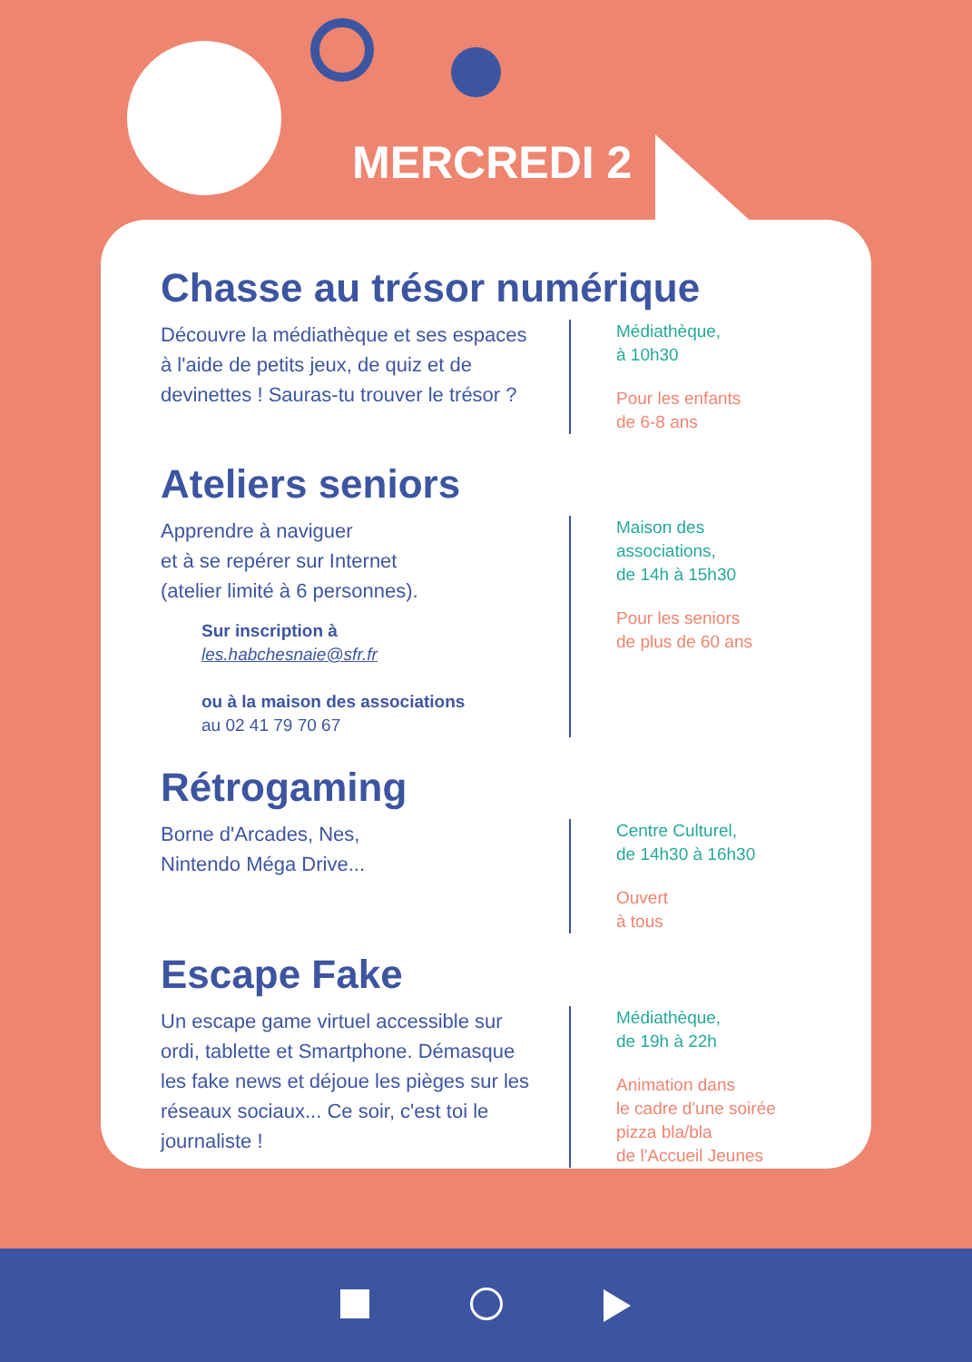MERCREDI 2
Chasse au trésor numérique
Découvre la médiathèque et ses espaces à l'aide de petits jeux, de quiz et de devinettes ! Sauras-tu trouver le trésor ?
Médiathèque,
à 10h30
Pour les enfants
de 6-8 ans
Ateliers seniors
Apprendre à naviguer
et à se repérer sur Internet
(atelier limité à 6 personnes).
Sur inscription à
les.habchesnaie@sfr.fr
ou à la maison des associations
au 02 41 79 70 67
Maison des
associations,
de 14h à 15h30
Pour les seniors
de plus de 60 ans
Rétrogaming
Borne d'Arcades, Nes,
Nintendo Méga Drive...
Centre Culturel,
de 14h30 à 16h30
Ouvert
à tous
Escape Fake
Un escape game virtuel accessible sur ordi, tablette et Smartphone. Démasque les fake news et déjoue les pièges sur les réseaux sociaux... Ce soir, c'est toi le journaliste !
Médiathèque,
de 19h à 22h
Animation dans
le cadre d'une soirée
pizza bla/bla
de l'Accueil Jeunes